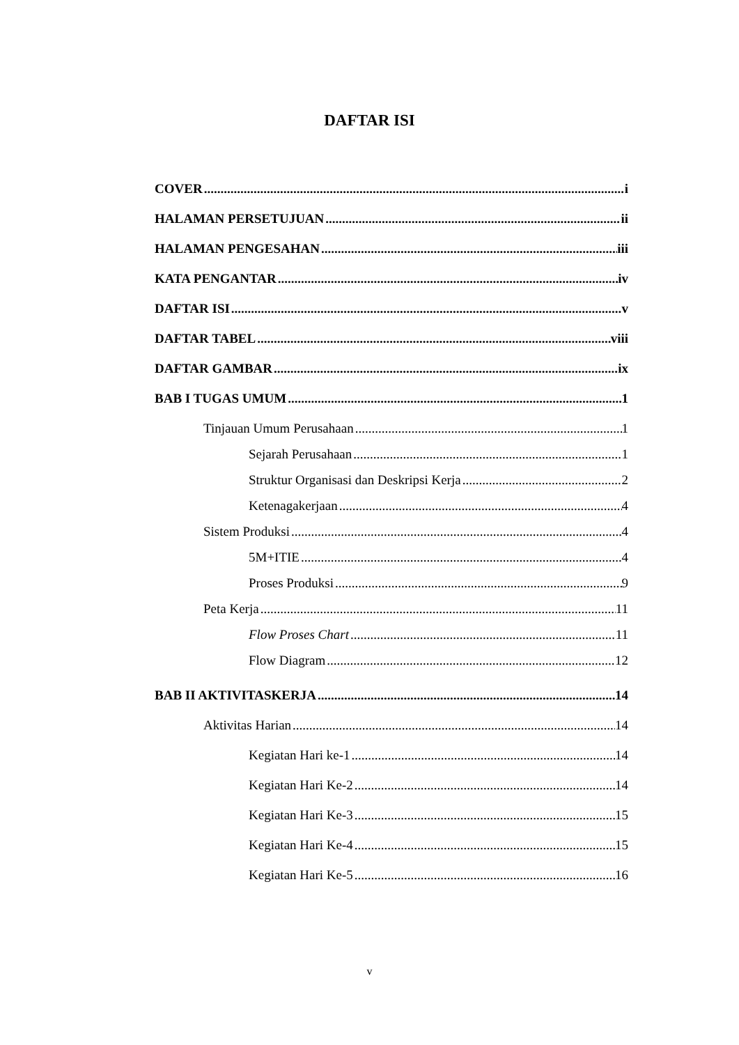DAFTAR ISI
COVER i
HALAMAN PERSETUJUAN ii
HALAMAN PENGESAHAN iii
KATA PENGANTAR iv
DAFTAR ISI v
DAFTAR TABEL viii
DAFTAR GAMBAR ix
BAB I TUGAS UMUM 1
Tinjauan Umum Perusahaan 1
Sejarah Perusahaan 1
Struktur Organisasi dan Deskripsi Kerja 2
Ketenagakerjaan 4
Sistem Produksi 4
5M+ITIE 4
Proses Produksi 9
Peta Kerja 11
Flow Proses Chart 11
Flow Diagram 12
BAB II AKTIVITASKERJA 14
Aktivitas Harian 14
Kegiatan Hari ke-1 14
Kegiatan Hari Ke-2 14
Kegiatan Hari Ke-3 15
Kegiatan Hari Ke-4 15
Kegiatan Hari Ke-5 16
v